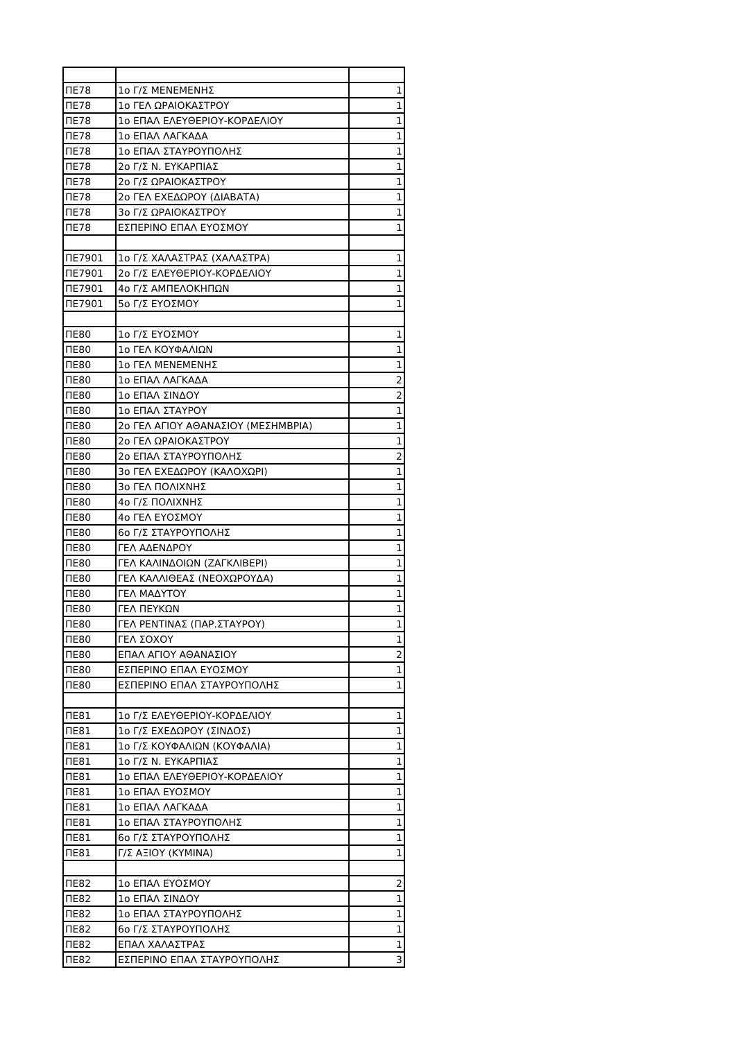| ΠΕ78 | 1ο Γ/Σ ΜΕΝΕΜΕΝΗΣ | 1 |
| ΠΕ78 | 1ο ΓΕΛ ΩΡΑΙΟΚΑΣΤΡΟΥ | 1 |
| ΠΕ78 | 1ο ΕΠΑΛ ΕΛΕΥΘΕΡΙΟΥ-ΚΟΡΔΕΛΙΟΥ | 1 |
| ΠΕ78 | 1ο ΕΠΑΛ ΛΑΓΚΑΔΑ | 1 |
| ΠΕ78 | 1ο ΕΠΑΛ ΣΤΑΥΡΟΥΠΟΛΗΣ | 1 |
| ΠΕ78 | 2ο Γ/Σ Ν. ΕΥΚΑΡΠΙΑΣ | 1 |
| ΠΕ78 | 2ο Γ/Σ ΩΡΑΙΟΚΑΣΤΡΟΥ | 1 |
| ΠΕ78 | 2ο ΓΕΛ ΕΧΕΔΩΡΟΥ (ΔΙΑΒΑΤΑ) | 1 |
| ΠΕ78 | 3ο Γ/Σ ΩΡΑΙΟΚΑΣΤΡΟΥ | 1 |
| ΠΕ78 | ΕΣΠΕΡΙΝΟ ΕΠΑΛ ΕΥΟΣΜΟΥ | 1 |
| ΠΕ7901 | 1ο Γ/Σ ΧΑΛΑΣΤΡΑΣ (ΧΑΛΑΣΤΡΑ) | 1 |
| ΠΕ7901 | 2ο Γ/Σ ΕΛΕΥΘΕΡΙΟΥ-ΚΟΡΔΕΛΙΟΥ | 1 |
| ΠΕ7901 | 4ο Γ/Σ ΑΜΠΕΛΟΚΗΠΩΝ | 1 |
| ΠΕ7901 | 5ο Γ/Σ ΕΥΟΣΜΟΥ | 1 |
| ΠΕ80 | 1ο Γ/Σ ΕΥΟΣΜΟΥ | 1 |
| ΠΕ80 | 1ο ΓΕΛ ΚΟΥΦΑΛΙΩΝ | 1 |
| ΠΕ80 | 1ο ΓΕΛ ΜΕΝΕΜΕΝΗΣ | 1 |
| ΠΕ80 | 1ο ΕΠΑΛ ΛΑΓΚΑΔΑ | 2 |
| ΠΕ80 | 1ο ΕΠΑΛ ΣΙΝΔΟΥ | 2 |
| ΠΕ80 | 1ο ΕΠΑΛ ΣΤΑΥΡΟΥ | 1 |
| ΠΕ80 | 2ο ΓΕΛ ΑΓΙΟΥ ΑΘΑΝΑΣΙΟΥ (ΜΕΣΗΜΒΡΙΑ) | 1 |
| ΠΕ80 | 2ο ΓΕΛ ΩΡΑΙΟΚΑΣΤΡΟΥ | 1 |
| ΠΕ80 | 2ο ΕΠΑΛ ΣΤΑΥΡΟΥΠΟΛΗΣ | 2 |
| ΠΕ80 | 3ο ΓΕΛ ΕΧΕΔΩΡΟΥ (ΚΑΛΟΧΩΡΙ) | 1 |
| ΠΕ80 | 3ο ΓΕΛ ΠΟΛΙΧΝΗΣ | 1 |
| ΠΕ80 | 4ο Γ/Σ ΠΟΛΙΧΝΗΣ | 1 |
| ΠΕ80 | 4ο ΓΕΛ ΕΥΟΣΜΟΥ | 1 |
| ΠΕ80 | 6ο Γ/Σ ΣΤΑΥΡΟΥΠΟΛΗΣ | 1 |
| ΠΕ80 | ΓΕΛ ΑΔΕΝΔΡΟΥ | 1 |
| ΠΕ80 | ΓΕΛ ΚΑΛΙΝΔΟΙΩΝ (ΖΑΓΚΛΙΒΕΡΙ) | 1 |
| ΠΕ80 | ΓΕΛ ΚΑΛΛΙΘΕΑΣ (ΝΕΟΧΩΡΟΥΔΑ) | 1 |
| ΠΕ80 | ΓΕΛ ΜΑΔΥΤΟΥ | 1 |
| ΠΕ80 | ΓΕΛ ΠΕΥΚΩΝ | 1 |
| ΠΕ80 | ΓΕΛ ΡΕΝΤΙΝΑΣ (ΠΑΡ.ΣΤΑΥΡΟΥ) | 1 |
| ΠΕ80 | ΓΕΛ ΣΟΧΟΥ | 1 |
| ΠΕ80 | ΕΠΑΛ ΑΓΙΟΥ ΑΘΑΝΑΣΙΟΥ | 2 |
| ΠΕ80 | ΕΣΠΕΡΙΝΟ ΕΠΑΛ ΕΥΟΣΜΟΥ | 1 |
| ΠΕ80 | ΕΣΠΕΡΙΝΟ ΕΠΑΛ ΣΤΑΥΡΟΥΠΟΛΗΣ | 1 |
| ΠΕ81 | 1ο Γ/Σ ΕΛΕΥΘΕΡΙΟΥ-ΚΟΡΔΕΛΙΟΥ | 1 |
| ΠΕ81 | 1ο Γ/Σ ΕΧΕΔΩΡΟΥ (ΣΙΝΔΟΣ) | 1 |
| ΠΕ81 | 1ο Γ/Σ ΚΟΥΦΑΛΙΩΝ (ΚΟΥΦΑΛΙΑ) | 1 |
| ΠΕ81 | 1ο Γ/Σ Ν. ΕΥΚΑΡΠΙΑΣ | 1 |
| ΠΕ81 | 1ο ΕΠΑΛ ΕΛΕΥΘΕΡΙΟΥ-ΚΟΡΔΕΛΙΟΥ | 1 |
| ΠΕ81 | 1ο ΕΠΑΛ ΕΥΟΣΜΟΥ | 1 |
| ΠΕ81 | 1ο ΕΠΑΛ ΛΑΓΚΑΔΑ | 1 |
| ΠΕ81 | 1ο ΕΠΑΛ ΣΤΑΥΡΟΥΠΟΛΗΣ | 1 |
| ΠΕ81 | 6ο Γ/Σ ΣΤΑΥΡΟΥΠΟΛΗΣ | 1 |
| ΠΕ81 | Γ/Σ ΑΞΙΟΥ (ΚΥΜΙΝΑ) | 1 |
| ΠΕ82 | 1ο ΕΠΑΛ ΕΥΟΣΜΟΥ | 2 |
| ΠΕ82 | 1ο ΕΠΑΛ ΣΙΝΔΟΥ | 1 |
| ΠΕ82 | 1ο ΕΠΑΛ ΣΤΑΥΡΟΥΠΟΛΗΣ | 1 |
| ΠΕ82 | 6ο Γ/Σ ΣΤΑΥΡΟΥΠΟΛΗΣ | 1 |
| ΠΕ82 | ΕΠΑΛ ΧΑΛΑΣΤΡΑΣ | 1 |
| ΠΕ82 | ΕΣΠΕΡΙΝΟ ΕΠΑΛ ΣΤΑΥΡΟΥΠΟΛΗΣ | 3 |